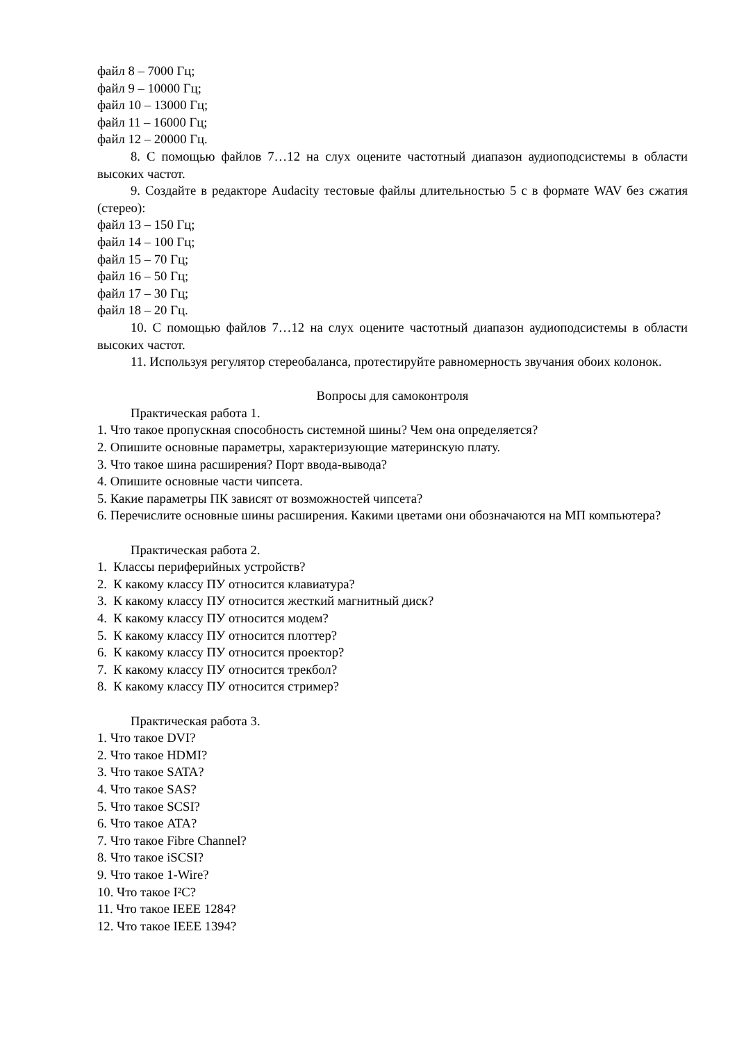файл 8 – 7000 Гц;
файл 9 – 10000 Гц;
файл 10 – 13000 Гц;
файл 11 – 16000 Гц;
файл 12 – 20000 Гц.
8. С помощью файлов 7…12 на слух оцените частотный диапазон аудиоподсистемы в области высоких частот.
9. Создайте в редакторе Audacity тестовые файлы длительностью 5 с в формате WAV без сжатия (стерео):
файл 13 – 150 Гц;
файл 14 – 100 Гц;
файл 15 – 70 Гц;
файл 16 – 50 Гц;
файл 17 – 30 Гц;
файл 18 – 20 Гц.
10. С помощью файлов 7…12 на слух оцените частотный диапазон аудиоподсистемы в области высоких частот.
11. Используя регулятор стереобаланса, протестируйте равномерность звучания обоих колонок.
Вопросы для самоконтроля
Практическая работа 1.
1. Что такое пропускная способность системной шины? Чем она определяется?
2. Опишите основные параметры, характеризующие материнскую плату.
3. Что такое шина расширения? Порт ввода-вывода?
4. Опишите основные части чипсета.
5. Какие параметры ПК зависят от возможностей чипсета?
6. Перечислите основные шины расширения. Какими цветами они обозначаются на МП компьютера?
Практическая работа 2.
1. Классы периферийных устройств?
2. К какому классу ПУ относится клавиатура?
3. К какому классу ПУ относится жесткий магнитный диск?
4. К какому классу ПУ относится модем?
5. К какому классу ПУ относится плоттер?
6. К какому классу ПУ относится проектор?
7. К какому классу ПУ относится трекбол?
8. К какому классу ПУ относится стример?
Практическая работа 3.
1. Что такое DVI?
2. Что такое HDMI?
3. Что такое SATA?
4. Что такое SAS?
5. Что такое SCSI?
6. Что такое ATA?
7. Что такое Fibre Channel?
8. Что такое iSCSI?
9. Что такое 1-Wire?
10. Что такое I²C?
11. Что такое IEEE 1284?
12. Что такое IEEE 1394?